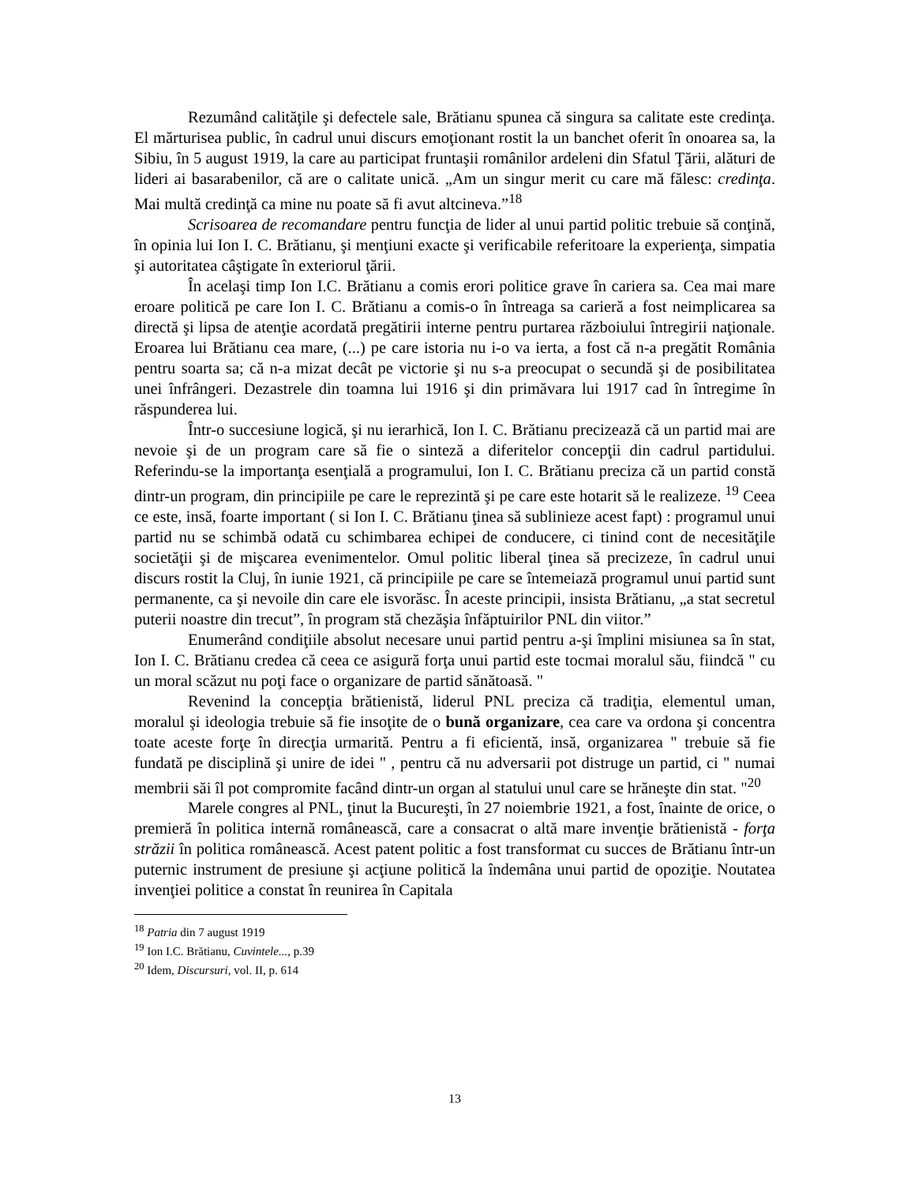Rezumând calităţile şi defectele sale, Brătianu spunea că singura sa calitate este credinţa. El mărturisea public, în cadrul unui discurs emoţionant rostit la un banchet oferit în onoarea sa, la Sibiu, în 5 august 1919, la care au participat fruntaşii românilor ardeleni din Sfatul Ţării, alături de lideri ai basarabenilor, că are o calitate unică. „Am un singur merit cu care mă fălesc: credinţa. Mai multă credinţă ca mine nu poate să fi avut altcineva.”<sup>18</sup>
Scrisoarea de recomandare pentru funcţia de lider al unui partid politic trebuie să conţină, în opinia lui Ion I. C. Brătianu, şi menţiuni exacte şi verificabile referitoare la experienţa, simpatia şi autoritatea câştigate în exteriorul ţării.
În acelaşi timp Ion I.C. Brătianu a comis erori politice grave în cariera sa. Cea mai mare eroare politică pe care Ion I. C. Brătianu a comis-o în întreaga sa carieră a fost neimplicarea sa directă şi lipsa de atenţie acordată pregătirii interne pentru purtarea războiului întregirii naţionale. Eroarea lui Brătianu cea mare, (...) pe care istoria nu i-o va ierta, a fost că n-a pregătit România pentru soarta sa; că n-a mizat decât pe victorie şi nu s-a preocupat o secundă şi de posibilitatea unei înfrângeri. Dezastrele din toamna lui 1916 şi din primăvara lui 1917 cad în întregime în răspunderea lui.
Într-o succesiune logică, şi nu ierarhică, Ion I. C. Brătianu precizează că un partid mai are nevoie şi de un program care să fie o sinteză a diferitelor concepţii din cadrul partidului. Referindu-se la importanţa esenţială a programului, Ion I. C. Brătianu preciza că un partid constă dintr-un program, din principiile pe care le reprezintă şi pe care este hotarit să le realizeze. <sup>19</sup> Ceea ce este, insă, foarte important ( si Ion I. C. Brătianu ţinea să sublinieze acest fapt) : programul unui partid nu se schimbă odată cu schimbarea echipei de conducere, ci tinind cont de necesităţile societăţii şi de mişcarea evenimentelor. Omul politic liberal ţinea să precizeze, în cadrul unui discurs rostit la Cluj, în iunie 1921, că principiile pe care se întemeiază programul unui partid sunt permanente, ca şi nevoile din care ele isvorăsc. În aceste principii, insista Brătianu, „a stat secretul puterii noastre din trecut”, în program stă chezăşia înfăptuirilor PNL din viitor.”
Enumerând condiţiile absolut necesare unui partid pentru a-şi împlini misiunea sa în stat, Ion I. C. Brătianu credea că ceea ce asigură forţa unui partid este tocmai moralul său, fiindcă " cu un moral scăzut nu poţi face o organizare de partid sănătoasă. "
Revenind la concepţia brătienistă, liderul PNL preciza că tradiţia, elementul uman, moralul şi ideologia trebuie să fie insoţite de o bună organizare, cea care va ordona şi concentra toate aceste forţe în direcţia urmarită. Pentru a fi eficientă, insă, organizarea " trebuie să fie fundată pe disciplină şi unire de idei " , pentru că nu adversarii pot distruge un partid, ci " numai membrii săi îl pot compromite facând dintr-un organ al statului unul care se hrăneşte din stat. "<sup>20</sup>
Marele congres al PNL, ţinut la Bucureşti, în 27 noiembrie 1921, a fost, înainte de orice, o premieră în politica internă românească, care a consacrat o altă mare invenţie brătienistă - forţa străzii în politica românească. Acest patent politic a fost transformat cu succes de Brătianu într-un puternic instrument de presiune şi acţiune politică la îndemâna unui partid de opoziţie. Noutatea invenţiei politice a constat în reunirea în Capitala
<sup>18</sup> Patria din 7 august 1919
<sup>19</sup> Ion I.C. Brătianu, Cuvintele..., p.39
<sup>20</sup> Idem, Discursuri, vol. II, p. 614
13